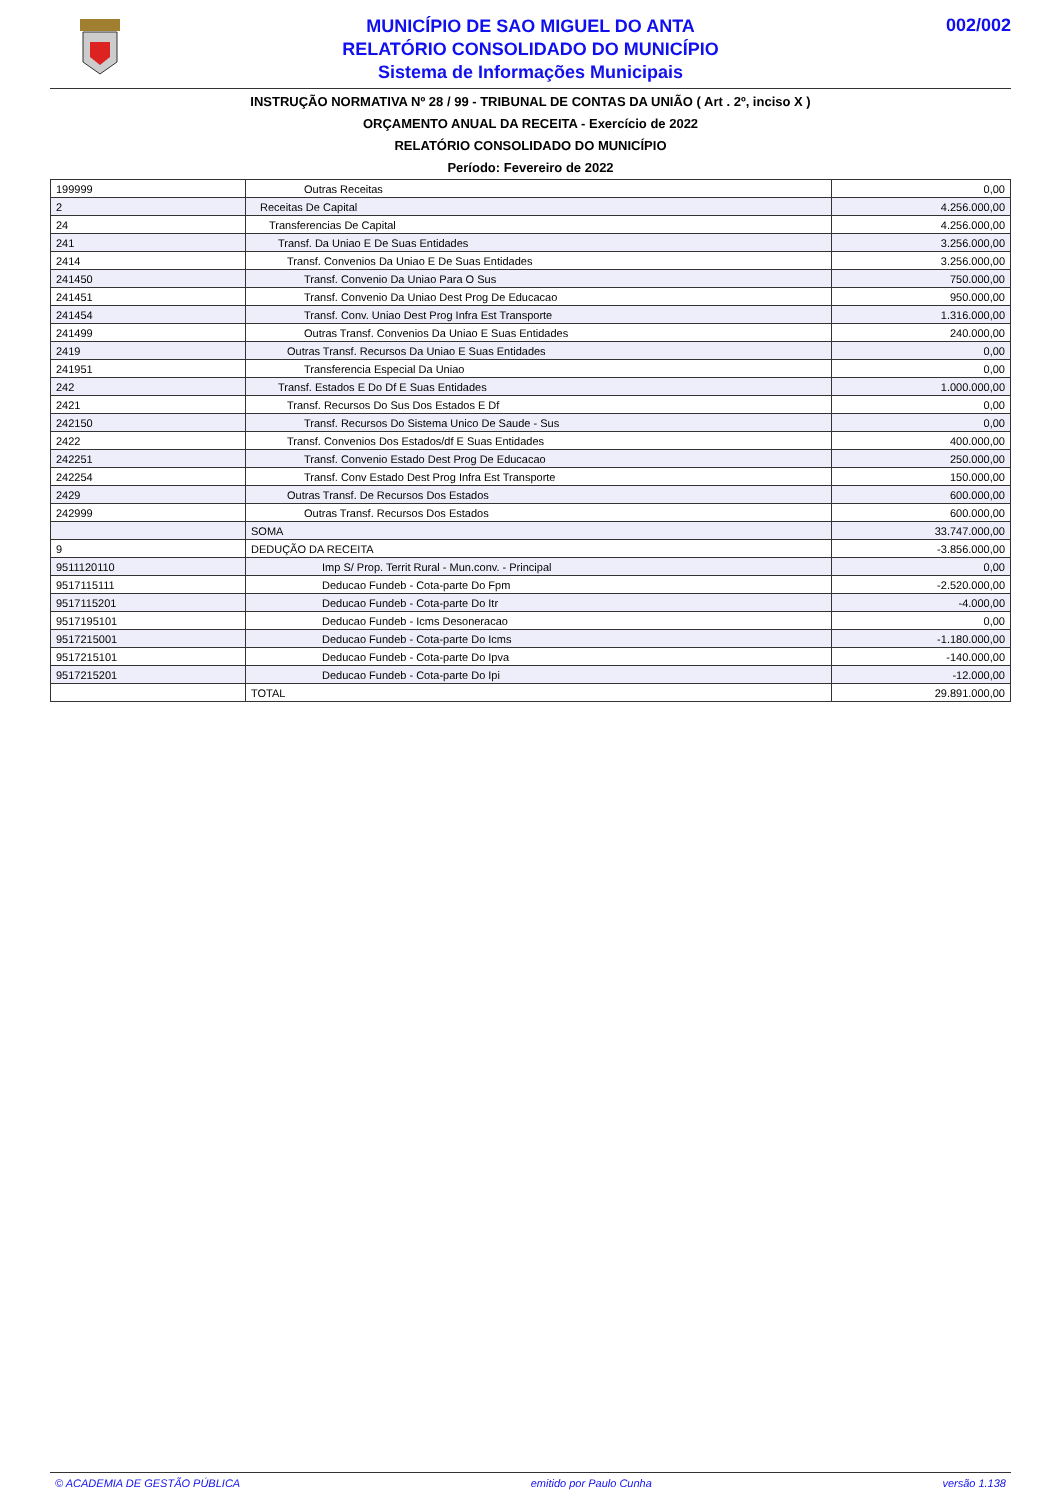MUNICÍPIO DE SAO MIGUEL DO ANTA
RELATÓRIO CONSOLIDADO DO MUNICÍPIO
Sistema de Informações Municipais
002/002
INSTRUÇÃO NORMATIVA Nº 28 / 99 - TRIBUNAL DE CONTAS DA UNIÃO ( Art . 2º, inciso X )
ORÇAMENTO ANUAL DA RECEITA - Exercício de 2022
RELATÓRIO CONSOLIDADO DO MUNICÍPIO
Período: Fevereiro de 2022
| 199999 | Outras Receitas | 0,00 |
| 2 | Receitas De Capital | 4.256.000,00 |
| 24 | Transferencias De Capital | 4.256.000,00 |
| 241 | Transf. Da Uniao E De Suas Entidades | 3.256.000,00 |
| 2414 | Transf. Convenios Da Uniao E De Suas Entidades | 3.256.000,00 |
| 241450 | Transf. Convenio Da Uniao Para O Sus | 750.000,00 |
| 241451 | Transf. Convenio Da Uniao Dest Prog De Educacao | 950.000,00 |
| 241454 | Transf. Conv. Uniao Dest Prog Infra Est Transporte | 1.316.000,00 |
| 241499 | Outras Transf. Convenios Da Uniao E Suas Entidades | 240.000,00 |
| 2419 | Outras Transf. Recursos Da Uniao E Suas Entidades | 0,00 |
| 241951 | Transferencia Especial Da Uniao | 0,00 |
| 242 | Transf. Estados E Do Df E Suas Entidades | 1.000.000,00 |
| 2421 | Transf. Recursos Do Sus Dos Estados E Df | 0,00 |
| 242150 | Transf. Recursos Do Sistema Unico De Saude - Sus | 0,00 |
| 2422 | Transf. Convenios Dos Estados/df E Suas Entidades | 400.000,00 |
| 242251 | Transf. Convenio Estado Dest Prog De Educacao | 250.000,00 |
| 242254 | Transf. Conv Estado Dest Prog Infra Est Transporte | 150.000,00 |
| 2429 | Outras Transf. De Recursos Dos Estados | 600.000,00 |
| 242999 | Outras Transf. Recursos Dos Estados | 600.000,00 |
| | SOMA | 33.747.000,00 |
| 9 | DEDUÇÃO DA RECEITA | -3.856.000,00 |
| 9511120110 | Imp S/ Prop. Territ Rural - Mun.conv. - Principal | 0,00 |
| 9517115111 | Deducao Fundeb - Cota-parte Do Fpm | -2.520.000,00 |
| 9517115201 | Deducao Fundeb - Cota-parte Do Itr | -4.000,00 |
| 9517195101 | Deducao Fundeb - Icms Desoneracao | 0,00 |
| 9517215001 | Deducao Fundeb - Cota-parte Do Icms | -1.180.000,00 |
| 9517215101 | Deducao Fundeb - Cota-parte Do Ipva | -140.000,00 |
| 9517215201 | Deducao Fundeb - Cota-parte Do Ipi | -12.000,00 |
| | TOTAL | 29.891.000,00 |
© ACADEMIA DE GESTÃO PÚBLICA emitido por Paulo Cunha versão 1.138